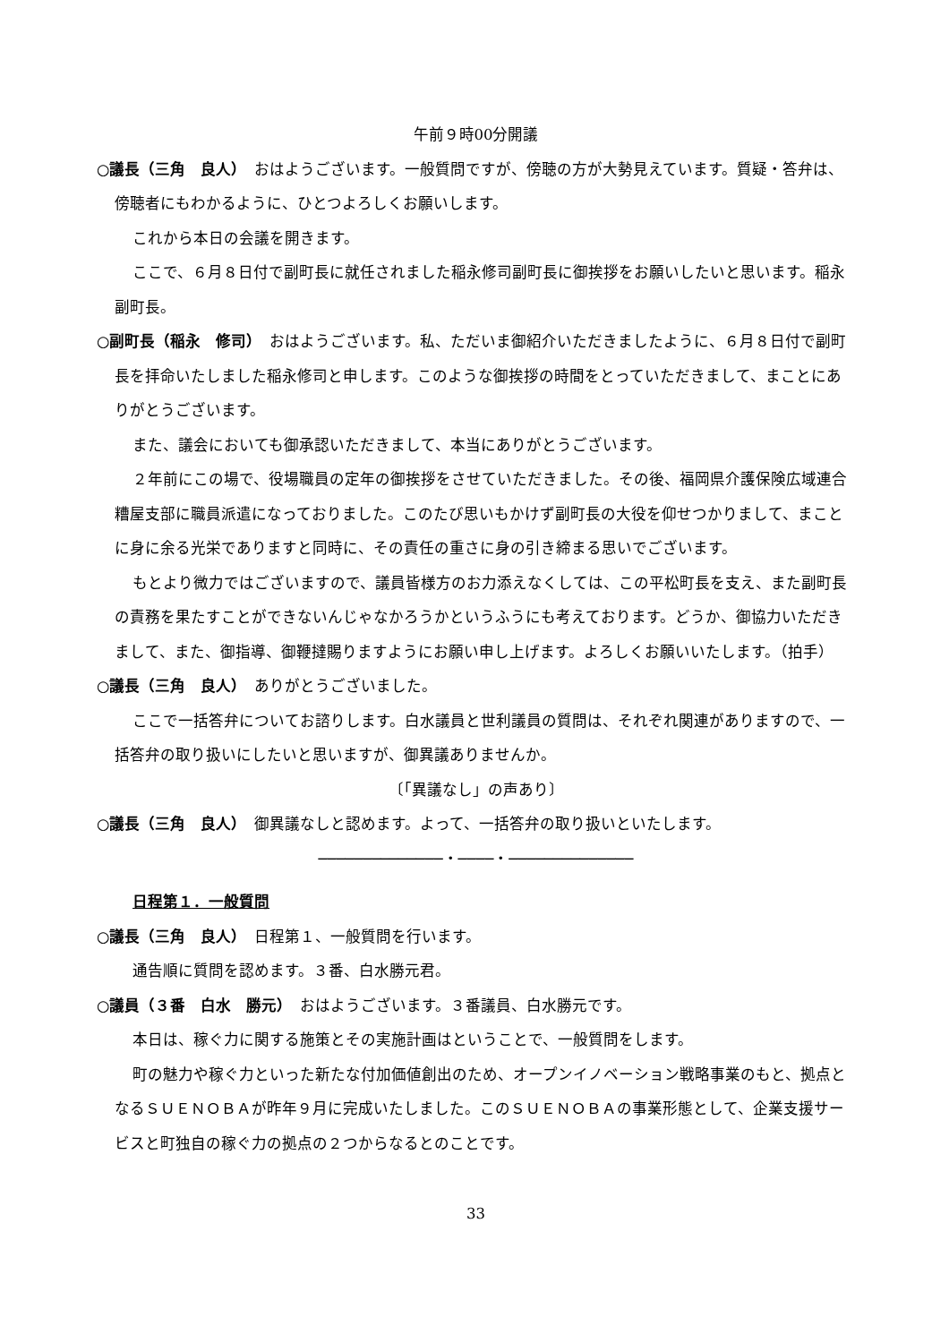午前９時00分開議
○議長（三角　良人）　おはようございます。一般質問ですが、傍聴の方が大勢見えています。質疑・答弁は、傍聴者にもわかるように、ひとつよろしくお願いします。
これから本日の会議を開きます。
ここで、６月８日付で副町長に就任されました稲永修司副町長に御挨拶をお願いしたいと思います。稲永副町長。
○副町長（稲永　修司）　おはようございます。私、ただいま御紹介いただきましたように、６月８日付で副町長を拝命いたしました稲永修司と申します。このような御挨拶の時間をとっていただきまして、まことにありがとうございます。
また、議会においても御承認いただきまして、本当にありがとうございます。
２年前にこの場で、役場職員の定年の御挨拶をさせていただきました。その後、福岡県介護保険広域連合糟屋支部に職員派遣になっておりました。このたび思いもかけず副町長の大役を仰せつかりまして、まことに身に余る光栄でありますと同時に、その責任の重さに身の引き締まる思いでございます。
もとより微力ではございますので、議員皆様方のお力添えなくしては、この平松町長を支え、また副町長の責務を果たすことができないんじゃなかろうかというふうにも考えております。どうか、御協力いただきまして、また、御指導、御鞭撻賜りますようにお願い申し上げます。よろしくお願いいたします。（拍手）
○議長（三角　良人）　ありがとうございました。
ここで一括答弁についてお諮りします。白水議員と世利議員の質問は、それぞれ関連がありますので、一括答弁の取り扱いにしたいと思いますが、御異議ありませんか。
〔「異議なし」の声あり〕
○議長（三角　良人）　御異議なしと認めます。よって、一括答弁の取り扱いといたします。
──────────────・────・──────────────
日程第１．一般質問
○議長（三角　良人）　日程第１、一般質問を行います。
通告順に質問を認めます。３番、白水勝元君。
○議員（３番　白水　勝元）　おはようございます。３番議員、白水勝元です。
本日は、稼ぐ力に関する施策とその実施計画はということで、一般質問をします。
町の魅力や稼ぐ力といった新たな付加価値創出のため、オープンイノベーション戦略事業のもと、拠点となるＳＵＥＮＯＢＡが昨年９月に完成いたしました。このＳＵＥＮＯＢＡの事業形態として、企業支援サービスと町独自の稼ぐ力の拠点の２つからなるとのことです。
33